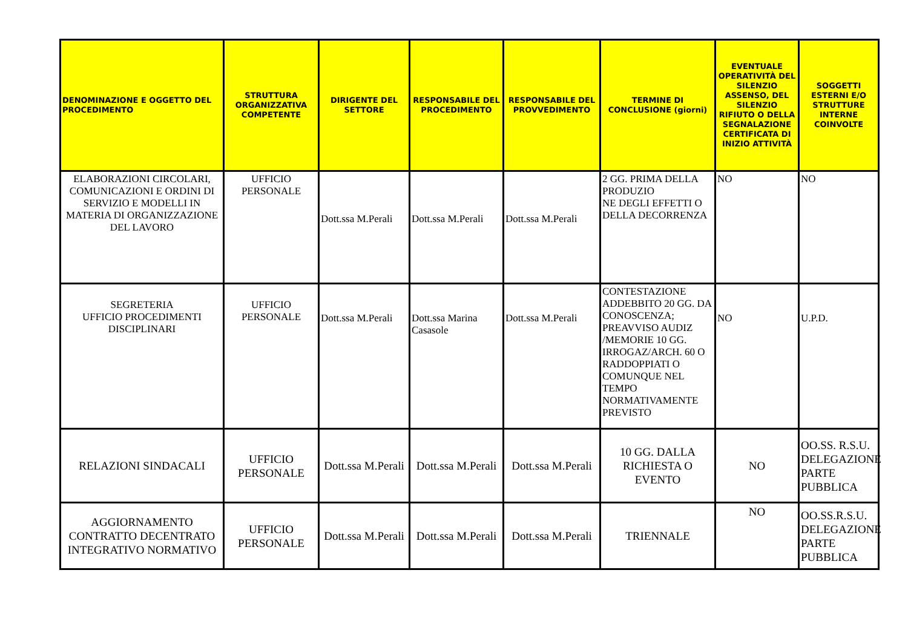| DENOMINAZIONE E OGGETTO DEL PROCEDIMENTO | STRUTTURA ORGANIZZATIVA COMPETENTE | DIRIGENTE DEL SETTORE | RESPONSABILE DEL PROCEDIMENTO | RESPONSABILE DEL PROVVEDIMENTO | TERMINE DI CONCLUSIONE (giorni) | EVENTUALE OPERATIVITÀ DEL SILENZIO ASSENSO, DEL SILENZIO RIFIUTO O DELLA SEGNALAZIONE CERTIFICATA DI INIZIO ATTIVITÀ | SOGGETTI ESTERNI E/O STRUTTURE INTERNE COINVOLTE |
| --- | --- | --- | --- | --- | --- | --- | --- |
| ELABORAZIONI CIRCOLARI, COMUNICAZIONI E ORDINI DI SERVIZIO E MODELLI IN MATERIA DI ORGANIZZAZIONE DEL LAVORO | UFFICIO PERSONALE | Dott.ssa M.Perali | Dott.ssa M.Perali | Dott.ssa M.Perali | 2 GG. PRIMA DELLA PRODUZIO NE DEGLI EFFETTI O DELLA DECORRENZA | NO | NO |
| SEGRETERIA UFFICIO PROCEDIMENTI DISCIPLINARI | UFFICIO PERSONALE | Dott.ssa M.Perali | Dott.ssa Marina Casasole | Dott.ssa M.Perali | CONTESTAZIONE ADDEBBITO 20 GG. DA CONOSCENZA; PREAVVISO AUDIZ /MEMORIE 10 GG. IRROGAZ/ARCH. 60 O RADDOPPIATI O COMUNQUE NEL TEMPO NORMATIVAMENTE PREVISTO | NO | U.P.D. |
| RELAZIONI SINDACALI | UFFICIO PERSONALE | Dott.ssa M.Perali | Dott.ssa M.Perali | Dott.ssa M.Perali | 10 GG. DALLA RICHIESTA O EVENTO | NO | OO.SS. R.S.U. DELEGAZIONE PARTE PUBBLICA |
| AGGIORNAMENTO CONTRATTO DECENTRATO INTEGRATIVO NORMATIVO | UFFICIO PERSONALE | Dott.ssa M.Perali | Dott.ssa M.Perali | Dott.ssa M.Perali | TRIENNALE | NO | OO.SS.R.S.U. DELEGAZIONE PARTE PUBBLICA |